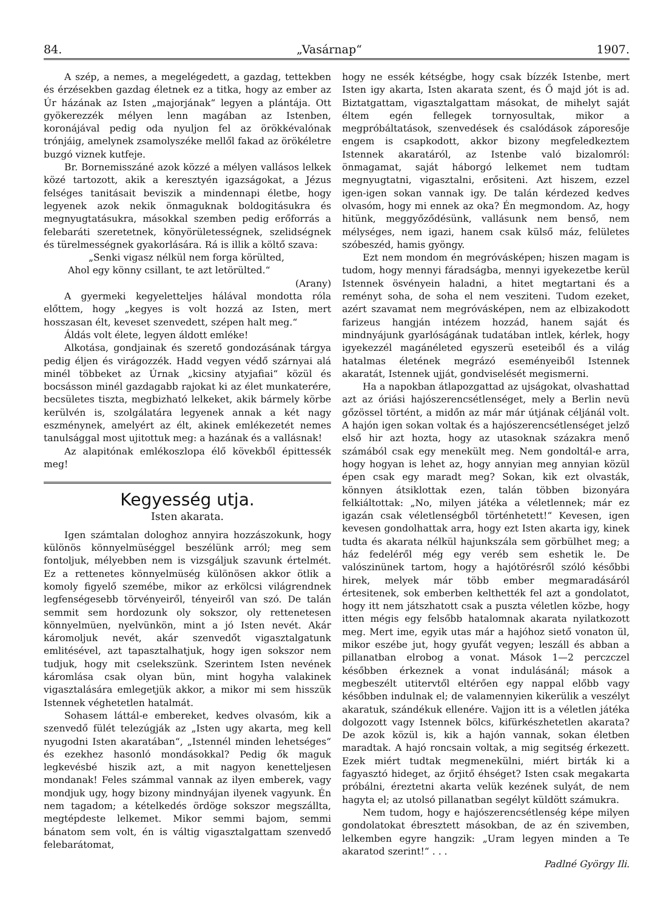84. „Vasárnap“1907.
A szép, a nemes, a megelégedett, a gazdag, tettekben és érzésekben gazdag életnek ez a titka, hogy az ember az Úr házának az Isten „majorjának“ legyen a plántája. Ott gyökerezzék mélyen lenn magában az Istenben, koronájával pedig oda nyuljon fel az örökkévalónak trónjáig, amelynek zsamolyszéke mellől fakad az örökéletre buzgó viznek kutfeje.
Br. Bornemisszáné azok közzé a mélyen vallásos lelkek közé tartozott, akik a keresztyén igazságokat, a Jézus felséges tanitásait beviszik a mindennapi életbe, hogy legyenek azok nekik önmaguknak boldogitásukra és megnyugtatásukra, másokkal szemben pedig erőforrás a felebaráti szeretetnek, könyörületességnek, szelidségnek és türelmességnek gyakorlására. Rá is illik a költő szava:
„Senki vigasz nélkül nem forga körülted,
Ahol egy könny csillant, te azt letörülted.“
(Arany)
A gyermeki kegyeletteljes hálával mondotta róla előttem, hogy „kegyes is volt hozzá az Isten, mert hosszasan élt, keveset szenvedett, szépen halt meg.“
Áldás volt élete, legyen áldott emléke!
Alkotása, gondjainak és szerető gondozásának tárgya pedig éljen és virágozzék. Hadd vegyen védő szárnyai alá minél többeket az Úrnak „kicsiny atyjafiai“ közül és bocsásson minél gazdagabb rajokat ki az élet munkaterére, becsületes tiszta, megbizható lelkeket, akik bármely körbe kerülvén is, szolgálatára legyenek annak a két nagy eszménynek, amelyért az élt, akinek emlékezetét nemes tanulsággal most ujitottuk meg: a hazának és a vallásnak!
Az alapitónak emlékoszlopa élő kövekből épittessék meg!
Kegyesség utja.
Isten akarata.
Igen számtalan dologhoz annyira hozzászokunk, hogy különös könnyelmüséggel beszélünk arról; meg sem fontoljuk, mélyebben nem is vizsgáljuk szavunk értelmét. Ez a rettenetes könnyelmüség különösen akkor ötlik a komoly figyelő szemébe, mikor az erkölcsi világrendnek legfenségesebb törvényeiről, tényeiről van szó. De talán semmit sem hordozunk oly sokszor, oly rettenetesen könnyelmüen, nyelvünkön, mint a jó Isten nevét. Akár káromoljuk nevét, akár szenvedőt vigasztalgatunk emlitésével, azt tapasztalhatjuk, hogy igen sokszor nem tudjuk, hogy mit cselekszünk. Szerintem Isten nevének káromlása csak olyan bün, mint hogyha valakinek vigasztalására emlegetjük akkor, a mikor mi sem hisszük Istennek véghetetlen hatalmát.
Sohasem láttál-e embereket, kedves olvasóm, kik a szenvedő fülét telezúgják az „Isten ugy akarta, meg kell nyugodni Isten akaratában“, „Istennél minden lehetséges“ és ezekhez hasonló mondásokkal? Pedig ők maguk legkevésbé hiszik azt, a mit nagyon kenetteljesen mondanak! Feles számmal vannak az ilyen emberek, vagy mondjuk ugy, hogy bizony mindnyájan ilyenek vagyunk. Én nem tagadom; a kételkedés ördöge sokszor megszállta, megtépdeste lelkemet. Mikor semmi bajom, semmi bánatom sem volt, én is váltig vigasztalgattam szenvedő felebarátomat,
hogy ne essék kétségbe, hogy csak bízzék Istenbe, mert Isten igy akarta, Isten akarata szent, és Ő majd jót is ad. Biztatgattam, vigasztalgattam másokat, de mihelyt saját éltem egén fellegek tornyosultak, mikor a megpróbáltatások, szenvedések és csalódások záporesője engem is csapkodott, akkor bizony megfeledkeztem Istennek akaratáról, az Istenbe való bizalomról: önmagamat, saját háborgó lelkemet nem tudtam megnyugtatni, vigasztalni, erősiteni. Azt hiszem, ezzel igen-igen sokan vannak igy. De talán kérdezed kedves olvasóm, hogy mi ennek az oka? Én megmondom. Az, hogy hitünk, meggyőződésünk, vallásunk nem benső, nem mélységes, nem igazi, hanem csak külső máz, felületes szóbeszéd, hamis gyöngy.
Ezt nem mondom én megróvásképen; hiszen magam is tudom, hogy mennyi fáradságba, mennyi igyekezetbe kerül Istennek ösvényein haladni, a hitet megtartani és a reményt soha, de soha el nem veszi­teni. Tudom ezeket, azért szavamat nem megróvásképen, nem az elbizakodott farizeus hangján intézem hozzád, hanem saját és mindnyájunk gyarlóságának tudatában intlek, kérlek, hogy igyekezzél magánéleted egyszerü eseteiből és a világ hatalmas életének megrázó eseményeiből Istennek akaratát, Istennek ujját, gondviselését megismerni.
Ha a napokban átlapozgattad az ujságokat, olvashattad azt az óriási hajószerencsétlenséget, mely a Berlin nevü gőzössel történt, a midőn az már már útjának céljánál volt. A hajón igen sokan voltak és a hajószerencsétlenséget jelző első hir azt hozta, hogy az utasoknak százakra menő számából csak egy menekült meg. Nem gondoltál-e arra, hogy hogyan is lehet az, hogy annyian meg annyian közül épen csak egy maradt meg? Sokan, kik ezt olvasták, könnyen átsiklottak ezen, talán többen bizonyára felkiáltottak: „No, milyen játéka a véletlennek; már ez igazán csak véletlenségből történhetett!“ Kevesen, igen kevesen gondolhattak arra, hogy ezt Isten akarta igy, kinek tudta és akarata nélkül hajunkszála sem görbülhet meg; a ház fedeléről még egy veréb sem eshetik le. De valószinünek tartom, hogy a hajótörésről szóló későbbi hirek, melyek már több ember megmaradásáról értesitenek, sok emberben kelthették fel azt a gondolatot, hogy itt nem játszhatott csak a puszta véletlen közbe, hogy itten mégis egy felsőbb hatalomnak akarata nyilatkozott meg. Mert ime, egyik utas már a hajóhoz siető vonaton ül, mikor eszébe jut, hogy gyufát vegyen; leszáll és abban a pillanatban elrobog a vonat. Mások 1—2 perczczel későbben érkeznek a vonat indulásánál; mások a megbeszélt utitervtől eltérően egy nappal előbb vagy későbben indulnak el; de valamennyien kikerülik a veszélyt akaratuk, szándékuk ellenére. Vajjon itt is a véletlen játéka dolgozott vagy Istennek bölcs, kifürkészhetetlen akarata? De azok közül is, kik a hajón vannak, sokan életben maradtak. A hajó roncsain voltak, a mig segitség érkezett. Ezek miért tudtak megmenekülni, miért birták ki a fagyasztó hideget, az őrjitő éhséget? Isten csak megakarta próbálni, éreztetni akarta velük kezének sulyát, de nem hagyta el; az utolsó pillanatban segélyt küldött számukra.
Nem tudom, hogy e hajószerencsétlenség képe milyen gondolatokat ébresztett másokban, de az én szivemben, lelkemben egyre hangzik: „Uram legyen minden a Te akaratod szerint!“ . . .
Padlné György Ili.